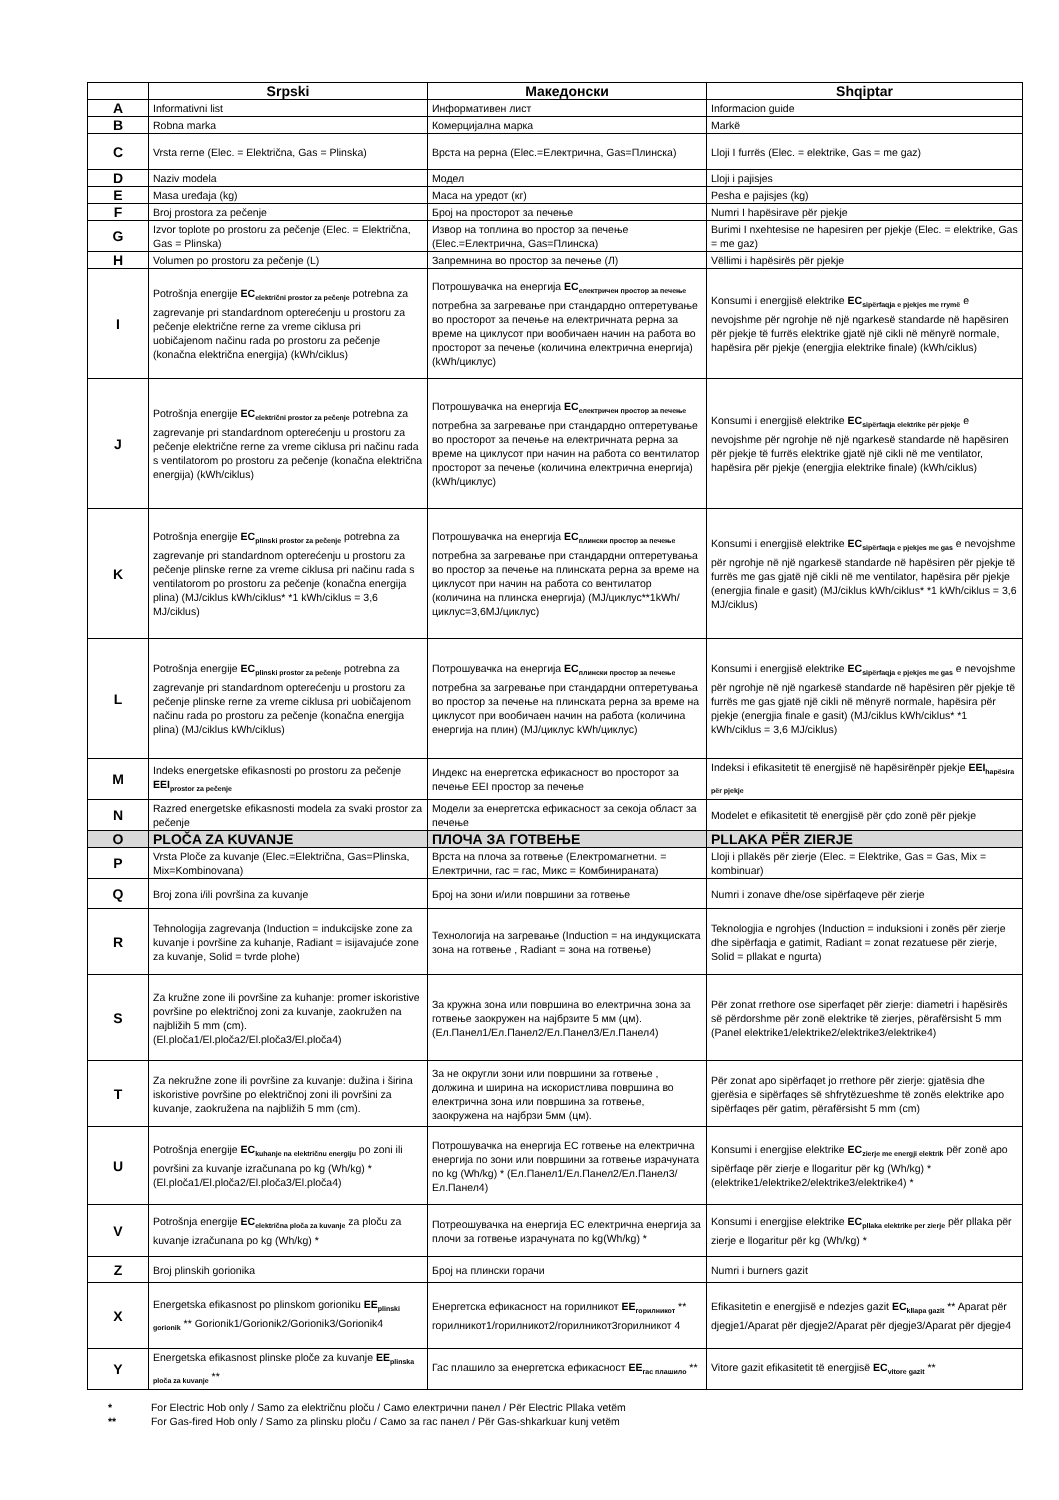| | Srpski | Македонски | Shqiptar |
| --- | --- | --- | --- |
| A | Informativni list | Информативен лист | Informacion guide |
| B | Robna marka | Комерцијална марка | Markë |
| C | Vrsta rerne (Elec. = Električna, Gas = Plinska) | Врста на рерна (Elec.=Електрична, Gas=Плинска) | Lloji I furrës (Elec. = elektrike, Gas = me gaz) |
| D | Naziv modela | Модел | Lloji i pajisjes |
| E | Masa uređaja (kg) | Маса на уредот (кг) | Pesha e pajisjes (kg) |
| F | Broj prostora za pečenje | Број на просторот за печење | Numri I hapësirave për pjekje |
| G | Izvor toplote po prostoru za pečenje (Elec. = Električna, Gas = Plinska) | Извор на топлина во простор за печење (Elec.=Електрична, Gas=Плинска) | Burimi I nxehtesise ne hapesiren per pjekje (Elec. = elektrike, Gas = me gaz) |
| H | Volumen po prostoru za pečenje (L) | Запремнина во простор за печење (Л) | Vëllimi i hapësirës për pjekje |
| I | Potrošnja energije EC<sub>električni prostor za pečenje</sub> potrebna za zagrevanje pri standardnom opterećenju u prostoru za pečenje električne rerne za vreme ciklusa pri uobičajenom načinu rada po prostoru za pečenje (konačna električna energija) (kWh/ciklus) | Потрошувачка на енергија EC<sub>електричен простор за печење</sub> потребна за загревање при стандардно оптеретување во просторот за печење на електричната рерна за време на циклусот при вообичаен начин на работа во просторот за печење (количина електрична енергија) (kWh/циклус) | Konsumi i energjisë elektrike EC<sub>sipërfaqja e pjekjes me rrymë</sub> e nevojshme për ngrohje në një ngarkesë standarde në hapësiren për pjekje të furrës elektrike gjatë një cikli në mënyrë normale, hapësira për pjekje (energjia elektrike finale) (kWh/ciklus) |
| J | Potrošnja energije EC<sub>električni prostor za pečenje</sub> potrebna za zagrevanje pri standardnom opterećenju u prostoru za pečenje električne rerne za vreme ciklusa pri načinu rada s ventilatorom po prostoru za pečenje (konačna električna energija) (kWh/ciklus) | Потрошувачка на енергија EC<sub>електричен простор за печење</sub> потребна за загревање при стандардно оптеретување во просторот за печење на електричната рерна за време на циклусот при начин на работа со вентилатор просторот за печење (количина електрична енергија) (kWh/циклус) | Konsumi i energjisë elektrike EC<sub>sipërfaqja elektrike për pjekje</sub> e nevojshme për ngrohje në një ngarkesë standarde në hapësiren për pjekje të furrës elektrike gjatë një cikli në me ventilator, hapësira për pjekje (energjia elektrike finale) (kWh/ciklus) |
| K | Potrošnja energije EC<sub>plinski prostor za pečenje</sub> potrebna za zagrevanje pri standardnom opterećenju u prostoru za pečenje plinske rerne za vreme ciklusa pri načinu rada s ventilatorom po prostoru za pečenje (konačna energija plina) (MJ/ciklus kWh/ciklus* *1 kWh/ciklus = 3,6 MJ/ciklus) | Потрошувачка на енергија EC<sub>плински простор за печење</sub> потребна за загревање при стандардни оптеретувања во простор за печење на плинската рерна за време на циклусот при начин на работа со вентилатор (количина на плинска енергија) (MJ/циклус**1kWh/циклус=3,6MJ/циклус) | Konsumi i energjisë elektrike EC<sub>sipërfaqja e pjekjes me gas</sub> e nevojshme për ngrohje në një ngarkesë standarde në hapësiren për pjekje të furrës me gas gjatë një cikli në me ventilator, hapësira për pjekje (energjia finale e gasit) (MJ/ciklus kWh/ciklus* *1 kWh/ciklus = 3,6 MJ/ciklus) |
| L | Potrošnja energije EC<sub>plinski prostor za pečenje</sub> potrebna za zagrevanje pri standardnom opterećenju u prostoru za pečenje plinske rerne za vreme ciklusa pri uobičajenom načinu rada po prostoru za pečenje (konačna energija plina) (MJ/ciklus kWh/ciklus) | Потрошувачка на енергија EC<sub>плински простор за печење</sub> потребна за загревање при стандардни оптеретувања во простор за печење на плинската рерна за време на циклусот при вообичаен начин на работа (количина енергија на плин) (MJ/циклус kWh/циклус) | Konsumi i energjisë elektrike EC<sub>sipërfaqja e pjekjes me gas</sub> e nevojshme për ngrohje në një ngarkesë standarde në hapësiren për pjekje të furrës me gas gjatë një cikli në mënyrë normale, hapësira për pjekje (energjia finale e gasit) (MJ/ciklus kWh/ciklus* *1 kWh/ciklus = 3,6 MJ/ciklus) |
| M | Indeks energetske efikasnosti po prostoru za pečenje EEI<sub>prostor za pečenje</sub> | Индекс на енергетска ефикасност во просторот за печење EEI простор за печење | Indeksi i efikasitetit të energjisë në hapësirënpër pjekje EEI<sub>hapësira për pjekje</sub> |
| N | Razred energetske efikasnosti modela za svaki prostor za pečenje | Модели за енергетска ефикасност за секоја област за печење | Modelet e efikasitetit të energjisë për çdo zonë për pjekje |
| O | PLOČA ZA KUVANJE | ПЛОЧА ЗА ГОТВЕЊЕ | PLLAKA PËR ZIERJE |
| P | Vrsta Ploče za kuvanje (Elec.=Električna, Gas=Plinska, Mix=Kombinovana) | Врста на плоча за готвење (Електромагнетни. = Електрични, гас = гас, Микс = Комбинираната) | Lloji i pllakës për zierje (Elec. = Elektrike, Gas = Gas, Mix = kombinuar) |
| Q | Broj zona i/ili površina za kuvanje | Број на зони и/или површини за готвење | Numri i zonave dhe/ose sipërfaqeve për zierje |
| R | Tehnologija zagrevanja (Induction = indukcijske zone za kuvanje i površine za kuhanje, Radiant = isijavajuće zone za kuvanje, Solid = tvrde plohe) | Технологија на загревање (Induction = на индукциската зона на готвење , Radiant = зона на готвење) | Teknologjia e ngrohjes (Induction = induksioni i zonës për zierje dhe sipërfaqja e gatimit, Radiant = zonat rezatuese për zierje, Solid = pllakat e ngurta) |
| S | Za kružne zone ili površine za kuhanje: promer iskoristive površine po električnoj zoni za kuvanje, zaokružen na najbližih 5 mm (cm). (El.ploča1/El.ploča2/El.ploča3/El.ploča4) | За кружна зона или површина во електрична зона за готвење заокружен на најбрзите 5 мм (цм). (Ел.Панел1/Ел.Панел2/Ел.Панел3/Ел.Панел4) | Për zonat rrethore ose siperfaqet për zierje: diametri i hapësirës së përdorshme për zonë elektrike të zierjes, përafërsisht 5 mm (Panel elektrike1/elektrike2/elektrike3/elektrike4) |
| T | Za nekružne zone ili površine za kuvanje: dužina i širina iskoristive površine po električnoj zoni ili površini za kuvanje, zaokružena na najbližih 5 mm (cm). | За не округли зони или површини за готвење , должина и ширина на искористлива површина во електрична зона или површина за готвење, заокружена на најбрзи 5мм (цм). | Për zonat apo sipërfaqet jo rrethore për zierje: gjatësia dhe gjerësia e sipërfaqes së shfrytëzueshme të zonës elektrike apo sipërfaqes për gatim, përafërsisht 5 mm (cm) |
| U | Potrošnja energije EC<sub>kuhanje na električnu energiju</sub> po zoni ili površini za kuvanje izračunana po kg (Wh/kg) * (El.ploča1/El.ploča2/El.ploča3/El.ploča4) | Потрошувачка на енергија ЕС готвење на електрична енергија по зони или површини за готвење израчуната по kg (Wh/kg) * (Ел.Панел1/Ел.Панел2/Ел.Панел3/Ел.Панел4) | Konsumi i energjise elektrike EC<sub>zierje me energji elektrik</sub> për zonë apo sipërfaqe për zierje e llogaritur për kg (Wh/kg) * (elektrike1/elektrike2/elektrike3/elektrike4) * |
| V | Potrošnja energije EC<sub>električna ploča za kuvanje</sub> za ploču za kuvanje izračunana po kg (Wh/kg) * | Потреошувачка на енергија ЕС електрична енергија за плочи за готвење израчуната по kg(Wh/kg) * | Konsumi i energjise elektrike EC<sub>pllaka elektrike per zierje</sub> për pllaka për zierje e llogaritur për kg (Wh/kg) * |
| Z | Broj plinskih gorionika | Број на плински горачи | Numri i burners gazit |
| X | Energetska efikasnost po plinskom gorioniku EE<sub>plinski gorionik</sub> ** Gorionik1/Gorionik2/Gorionik3/Gorionik4 | Енергетска ефикасност на горилникот EE<sub>горилникот</sub> ** горилникот1/горилникот2/горилникот3горилникот 4 | Efikasitetin e energjisë e ndezjes gazit EC<sub>kllapa gazit</sub> ** Aparat për djegje1/Aparat për djegje2/Aparat për djegje3/Aparat për djegje4 |
| Y | Energetska efikasnost plinske ploče za kuvanje EE<sub>plinska ploča za kuvanje</sub> ** | Гас плашило за енергетска ефикасност EE<sub>гас плашило</sub> ** | Vitore gazit efikasitetit të energjisë EC<sub>vitore gazit</sub> ** |
* For Electric Hob only / Samo za električnu ploču / Само електрични панел / Për Electric Pllaka vetëm
** For Gas-fired Hob only / Samo za plinsku ploču / Само за гас панел / Për Gas-shkarkuar kunj vetëm